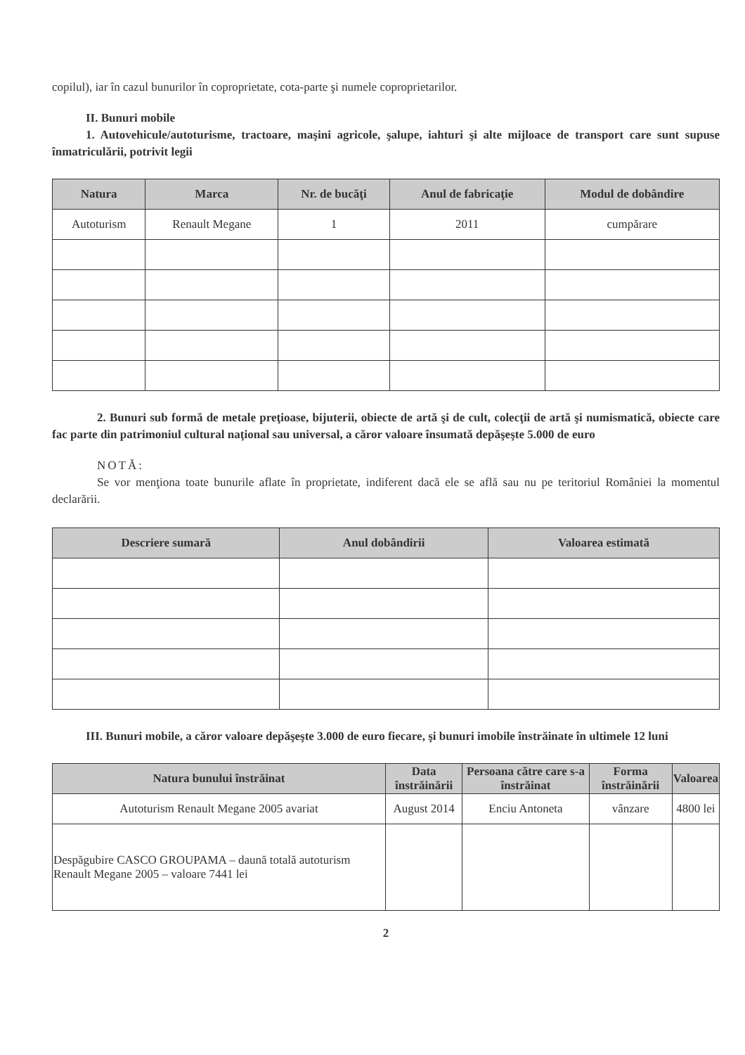copilul), iar în cazul bunurilor în coproprietate, cota-parte şi numele coproprietarilor.
II. Bunuri mobile
1. Autovehicule/autoturisme, tractoare, maşini agricole, şalupe, iahturi şi alte mijloace de transport care sunt supuse înmatriculării, potrivit legii
| Natura | Marca | Nr. de bucăţi | Anul de fabricaţie | Modul de dobândire |
| --- | --- | --- | --- | --- |
| Autoturism | Renault Megane | 1 | 2011 | cumpărare |
2. Bunuri sub formă de metale preţioase, bijuterii, obiecte de artă şi de cult, colecţii de artă şi numismatică, obiecte care fac parte din patrimoniul cultural naţional sau universal, a căror valoare însumată depăşeşte 5.000 de euro
NOTĂ:
Se vor menţiona toate bunurile aflate în proprietate, indiferent dacă ele se află sau nu pe teritoriul României la momentul declarării.
| Descriere sumară | Anul dobândirii | Valoarea estimată |
| --- | --- | --- |
III. Bunuri mobile, a căror valoare depăşeşte 3.000 de euro fiecare, şi bunuri imobile înstrăinate în ultimele 12 luni
| Natura bunului înstrăinat | Data înstrăinării | Persoana către care s-a înstrăinat | Forma înstrăinării | Valoarea |
| --- | --- | --- | --- | --- |
| Autoturism Renault Megane 2005 avariat | August 2014 | Enciu Antoneta | vânzare | 4800 lei |
| Despăgubire CASCO GROUPAMA – daună totală autoturism Renault Megane 2005 – valoare 7441 lei | | | | |
2